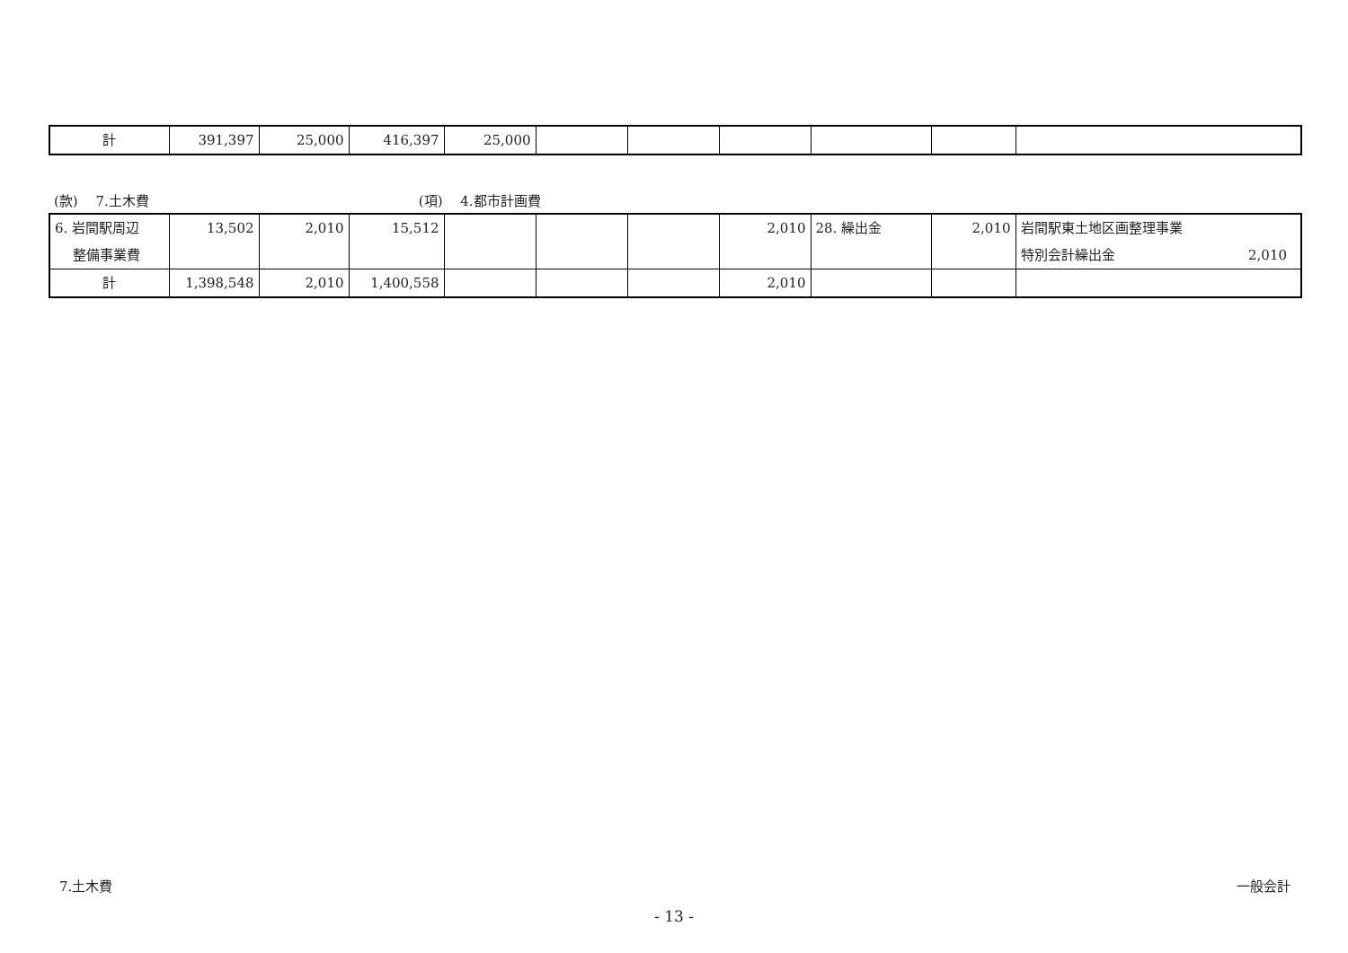| 計 | 391,397 | 25,000 | 416,397 | 25,000 | | | | | | |
(款)　 7.土木費 (項)　 4.都市計画費
| 6. 岩間駅周辺 整備事業費 | 13,502 | 2,010 | 15,512 | | | | 2,010 | 28. 繰出金 | 2,010 | 岩間駅東土地区画整理事業 特別会計繰出金 2,010 |
| 計 | 1,398,548 | 2,010 | 1,400,558 | | | | 2,010 | | | |
7.土木費 一般会計
- 13 -